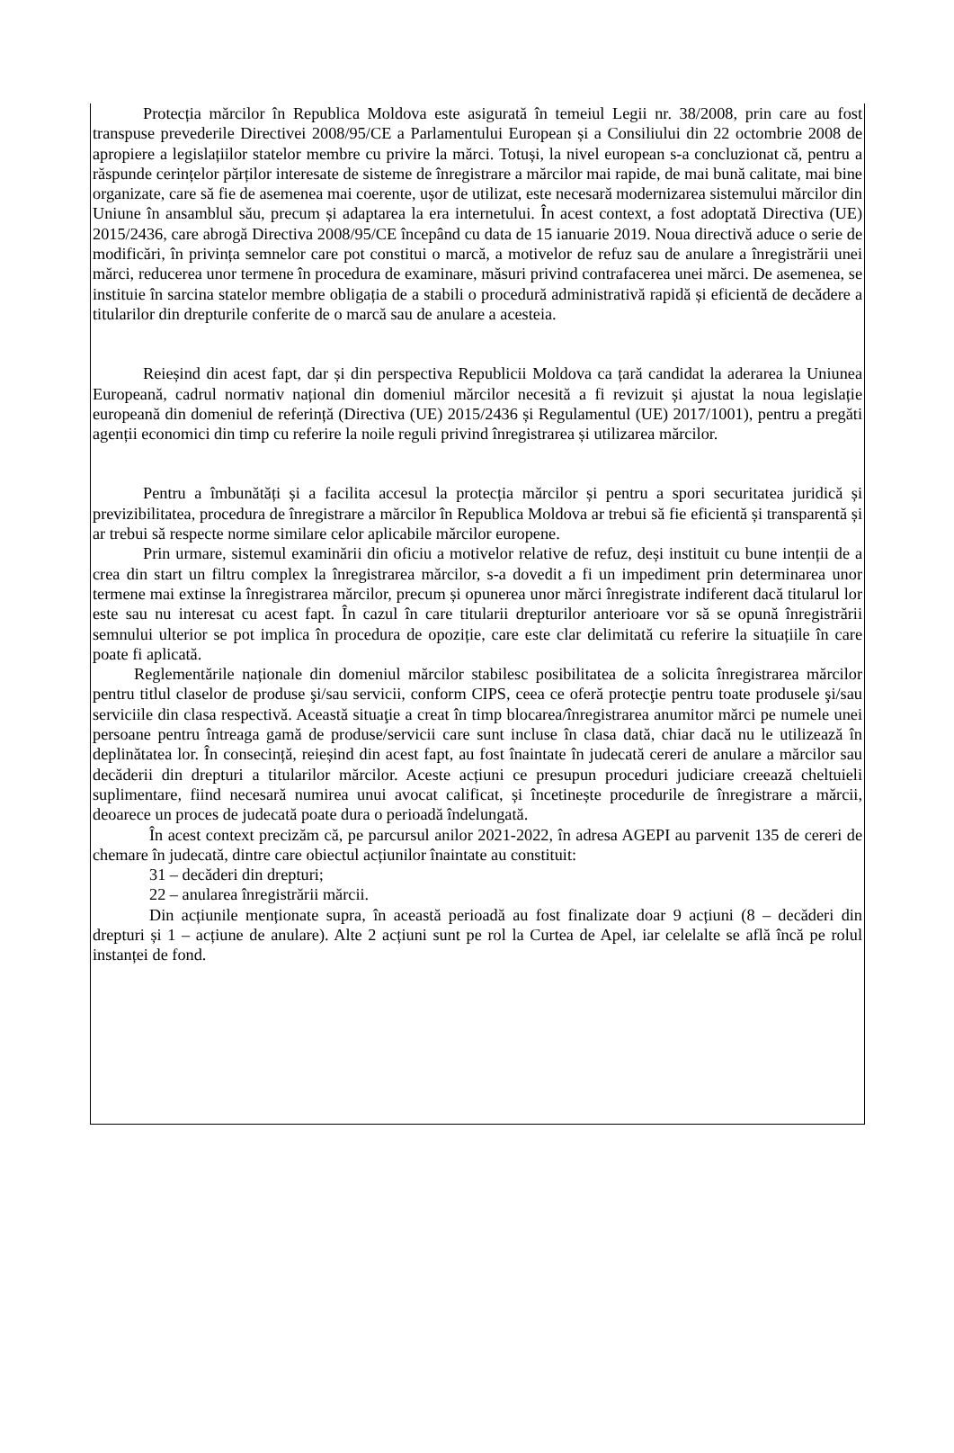Protecția mărcilor în Republica Moldova este asigurată în temeiul Legii nr. 38/2008, prin care au fost transpuse prevederile Directivei 2008/95/CE a Parlamentului European și a Consiliului din 22 octombrie 2008 de apropiere a legislațiilor statelor membre cu privire la mărci. Totuși, la nivel european s-a concluzionat că, pentru a răspunde cerințelor părților interesate de sisteme de înregistrare a mărcilor mai rapide, de mai bună calitate, mai bine organizate, care să fie de asemenea mai coerente, ușor de utilizat, este necesară modernizarea sistemului mărcilor din Uniune în ansamblul său, precum și adaptarea la era internetului. În acest context, a fost adoptată Directiva (UE) 2015/2436, care abrogă Directiva 2008/95/CE începând cu data de 15 ianuarie 2019. Noua directivă aduce o serie de modificări, în privința semnelor care pot constitui o marcă, a motivelor de refuz sau de anulare a înregistrării unei mărci, reducerea unor termene în procedura de examinare, măsuri privind contrafacerea unei mărci. De asemenea, se instituie în sarcina statelor membre obligația de a stabili o procedură administrativă rapidă și eficientă de decădere a titularilor din drepturile conferite de o marcă sau de anulare a acesteia.
Reieșind din acest fapt, dar și din perspectiva Republicii Moldova ca țară candidat la aderarea la Uniunea Europeană, cadrul normativ național din domeniul mărcilor necesită a fi revizuit și ajustat la noua legislație europeană din domeniul de referință (Directiva (UE) 2015/2436 și Regulamentul (UE) 2017/1001), pentru a pregăti agenții economici din timp cu referire la noile reguli privind înregistrarea și utilizarea mărcilor.
Pentru a îmbunătăți și a facilita accesul la protecția mărcilor și pentru a spori securitatea juridică și previzibilitatea, procedura de înregistrare a mărcilor în Republica Moldova ar trebui să fie eficientă și transparentă și ar trebui să respecte norme similare celor aplicabile mărcilor europene.
Prin urmare, sistemul examinării din oficiu a motivelor relative de refuz, deși instituit cu bune intenții de a crea din start un filtru complex la înregistrarea mărcilor, s-a dovedit a fi un impediment prin determinarea unor termene mai extinse la înregistrarea mărcilor, precum și opunerea unor mărci înregistrate indiferent dacă titularul lor este sau nu interesat cu acest fapt. În cazul în care titularii drepturilor anterioare vor să se opună înregistrării semnului ulterior se pot implica în procedura de opoziție, care este clar delimitată cu referire la situațiile în care poate fi aplicată.
Reglementările naționale din domeniul mărcilor stabilesc posibilitatea de a solicita înregistrarea mărcilor pentru titlul claselor de produse şi/sau servicii, conform CIPS, ceea ce oferă protecţie pentru toate produsele şi/sau serviciile din clasa respectivă. Această situaţie a creat în timp blocarea/înregistrarea anumitor mărci pe numele unei persoane pentru întreaga gamă de produse/servicii care sunt incluse în clasa dată, chiar dacă nu le utilizează în deplinătatea lor. În consecință, reieșind din acest fapt, au fost înaintate în judecată cereri de anulare a mărcilor sau decăderii din drepturi a titularilor mărcilor. Aceste acțiuni ce presupun proceduri judiciare creează cheltuieli suplimentare, fiind necesară numirea unui avocat calificat, și încetinește procedurile de înregistrare a mărcii, deoarece un proces de judecată poate dura o perioadă îndelungată.
În acest context precizăm că, pe parcursul anilor 2021-2022, în adresa AGEPI au parvenit 135 de cereri de chemare în judecată, dintre care obiectul acțiunilor înaintate au constituit:
31 – decăderi din drepturi;
22 – anularea înregistrării mărcii.
Din acțiunile menționate supra, în această perioadă au fost finalizate doar 9 acțiuni (8 – decăderi din drepturi și 1 – acțiune de anulare). Alte 2 acțiuni sunt pe rol la Curtea de Apel, iar celelalte se află încă pe rolul instanței de fond.